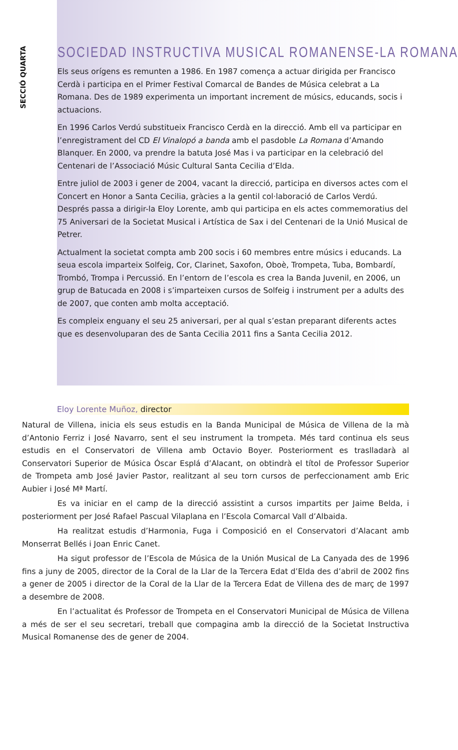SECCIÓ QUARTA
SOCIEDAD INSTRUCTIVA MUSICAL ROMANENSE-LA ROMANA
Els seus orígens es remunten a 1986. En 1987 comença a actuar dirigida per Francisco Cerdà i participa en el Primer Festival Comarcal de Bandes de Música celebrat a La Romana. Des de 1989 experimenta un important increment de músics, educands, socis i actuacions.
En 1996 Carlos Verdú substitueix Francisco Cerdà en la direcció. Amb ell va participar en l’enregistrament del CD El Vinalopó a banda amb el pasdoble La Romana d’Amando Blanquer. En 2000, va prendre la batuta José Mas i va participar en la celebració del Centenari de l’Associació Músic Cultural Santa Cecilia d’Elda.
Entre juliol de 2003 i gener de 2004, vacant la direcció, participa en diversos actes com el Concert en Honor a Santa Cecilia, gràcies a la gentil col·laboració de Carlos Verdú. Després passa a dirigir-la Eloy Lorente, amb qui participa en els actes commemoratius del 75 Aniversari de la Societat Musical i Artística de Sax i del Centenari de la Unió Musical de Petrer.
Actualment la societat compta amb 200 socis i 60 membres entre músics i educands. La seua escola imparteix Solfeig, Cor, Clarinet, Saxofon, Oboè, Trompeta, Tuba, Bombardí, Trombó, Trompa i Percussió. En l’entorn de l’escola es crea la Banda Juvenil, en 2006, un grup de Batucada en 2008 i s’imparteixen cursos de Solfeig i instrument per a adults des de 2007, que conten amb molta acceptació.
Es compleix enguany el seu 25 aniversari, per al qual s’estan preparant diferents actes que es desenvoluparan des de Santa Cecilia 2011 fins a Santa Cecilia 2012.
Eloy Lorente Muñoz, director
Natural de Villena, inicia els seus estudis en la Banda Municipal de Música de Villena de la mà d’Antonio Ferriz i José Navarro, sent el seu instrument la trompeta. Més tard continua els seus estudis en el Conservatori de Villena amb Octavio Boyer. Posteriorment es traslladarà al Conservatori Superior de Música Óscar Esplá d’Alacant, on obtindrà el títol de Professor Superior de Trompeta amb José Javier Pastor, realitzant al seu torn cursos de perfeccionament amb Eric Aubier i José Mª Martí.
Es va iniciar en el camp de la direcció assistint a cursos impartits per Jaime Belda, i posteriorment per José Rafael Pascual Vilaplana en l’Escola Comarcal Vall d’Albaida.
Ha realitzat estudis d’Harmonia, Fuga i Composició en el Conservatori d’Alacant amb Monserrat Bellés i Joan Enric Canet.
Ha sigut professor de l’Escola de Música de la Unión Musical de La Canyada des de 1996 fins a juny de 2005, director de la Coral de la Llar de la Tercera Edat d’Elda des d’abril de 2002 fins a gener de 2005 i director de la Coral de la Llar de la Tercera Edat de Villena des de març de 1997 a desembre de 2008.
En l’actualitat és Professor de Trompeta en el Conservatori Municipal de Música de Villena a més de ser el seu secretari, treball que compagina amb la direcció de la Societat Instructiva Musical Romanense des de gener de 2004.